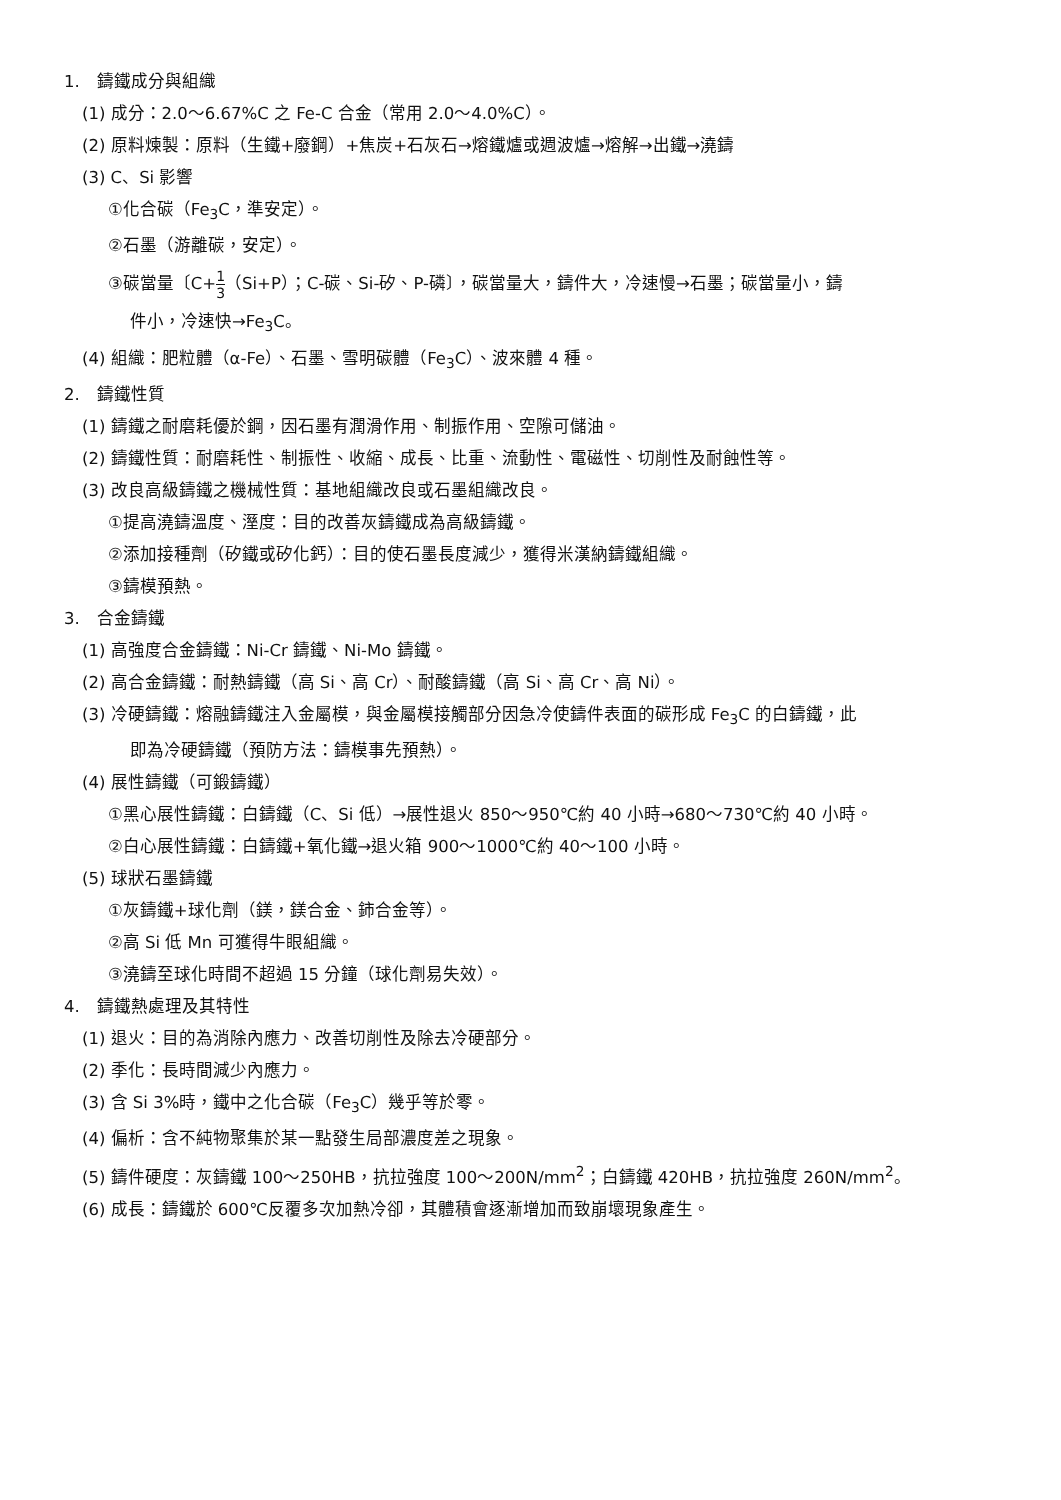1.　鑄鐵成分與組織
(1) 成分：2.0～6.67%C 之 Fe-C 合金（常用 2.0～4.0%C）。
(2) 原料煉製：原料（生鐵+廢鋼）+焦炭+石灰石→熔鐵爐或週波爐→熔解→出鐵→澆鑄
(3) C、Si 影響
①化合碳（Fe<sub>3</sub>C，準安定）。
②石墨（游離碳，安定）。
③碳當量〔C+1 3（Si+P）；C-碳、Si-矽、P-磷〕，碳當量大，鑄件大，冷速慢→石墨；碳當量小，鑄
件小，冷速快→Fe<sub>3</sub>C。
(4) 組織：肥粒體（α-Fe）、石墨、雪明碳體（Fe<sub>3</sub>C）、波來體 4 種。
2.　鑄鐵性質
(1) 鑄鐵之耐磨耗優於鋼，因石墨有潤滑作用、制振作用、空隙可儲油。
(2) 鑄鐵性質：耐磨耗性、制振性、收縮、成長、比重、流動性、電磁性、切削性及耐蝕性等。
(3) 改良高級鑄鐵之機械性質：基地組織改良或石墨組織改良。
①提高澆鑄溫度、溼度：目的改善灰鑄鐵成為高級鑄鐵。
②添加接種劑（矽鐵或矽化鈣）：目的使石墨長度減少，獲得米漢納鑄鐵組織。
③鑄模預熱。
3.　合金鑄鐵
(1) 高強度合金鑄鐵：Ni-Cr 鑄鐵、Ni-Mo 鑄鐵。
(2) 高合金鑄鐵：耐熱鑄鐵（高 Si、高 Cr）、耐酸鑄鐵（高 Si、高 Cr、高 Ni）。
(3) 冷硬鑄鐵：熔融鑄鐵注入金屬模，與金屬模接觸部分因急冷使鑄件表面的碳形成 Fe<sub>3</sub>C 的白鑄鐵，此
即為冷硬鑄鐵（預防方法：鑄模事先預熱）。
(4) 展性鑄鐵（可鍛鑄鐵）
①黑心展性鑄鐵：白鑄鐵（C、Si 低）→展性退火 850～950℃約 40 小時→680～730℃約 40 小時。
②白心展性鑄鐵：白鑄鐵+氧化鐵→退火箱 900～1000℃約 40～100 小時。
(5) 球狀石墨鑄鐵
①灰鑄鐵+球化劑（鎂，鎂合金、鈰合金等）。
②高 Si 低 Mn 可獲得牛眼組織。
③澆鑄至球化時間不超過 15 分鐘（球化劑易失效）。
4.　鑄鐵熱處理及其特性
(1) 退火：目的為消除內應力、改善切削性及除去冷硬部分。
(2) 季化：長時間減少內應力。
(3) 含 Si 3%時，鐵中之化合碳（Fe<sub>3</sub>C）幾乎等於零。
(4) 偏析：含不純物聚集於某一點發生局部濃度差之現象。
(5) 鑄件硬度：灰鑄鐵 100～250HB，抗拉強度 100～200N/mm<sup>2</sup>；白鑄鐵 420HB，抗拉強度 260N/mm<sup>2</sup>。
(6) 成長：鑄鐵於 600℃反覆多次加熱冷卻，其體積會逐漸增加而致崩壞現象產生。